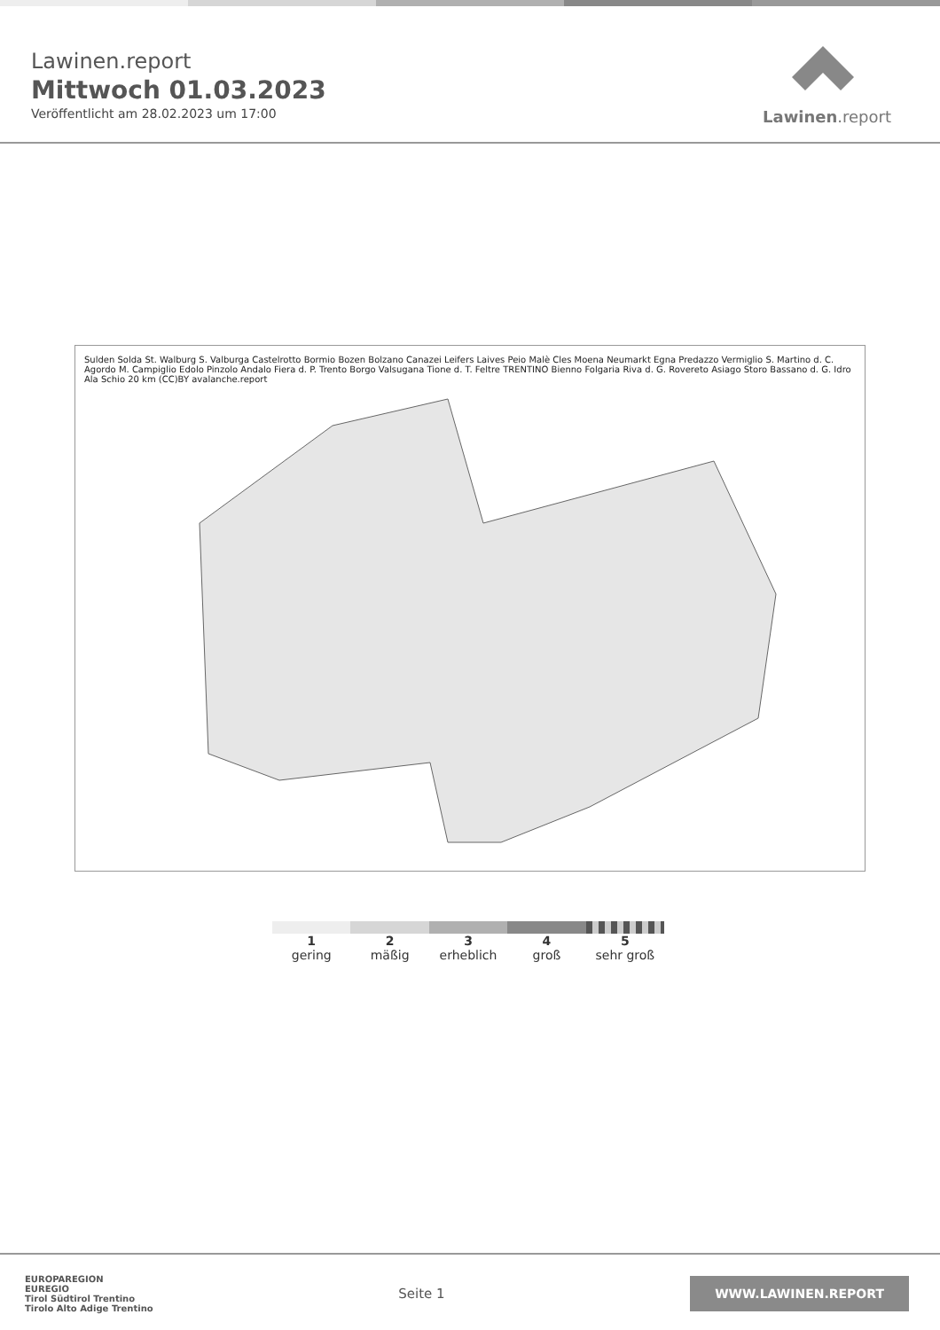Lawinen.report
Mittwoch 01.03.2023
Veröffentlicht am 28.02.2023 um 17:00
Lawinen.report
Sulden Solda St. Walburg S. Valburga Castelrotto Bormio Bozen Bolzano Canazei Leifers Laives Peio Malè Cles Moena Neumarkt Egna Predazzo Vermiglio S. Martino d. C. Agordo M. Campiglio Edolo Pinzolo Andalo Fiera d. P. Trento Borgo Valsugana Tione d. T. Feltre TRENTINO Bienno Folgaria Riva d. G. Rovereto Asiago Storo Bassano d. G. Idro Ala Schio 20 km (CC)BY avalanche.report
1
gering
2
mäßig
3
erheblich
4
groß
5
sehr groß
EUROPAREGION
EUREGIO
Tirol Südtirol Trentino
Tirolo Alto Adige Trentino
Seite 1
WWW.LAWINEN.REPORT